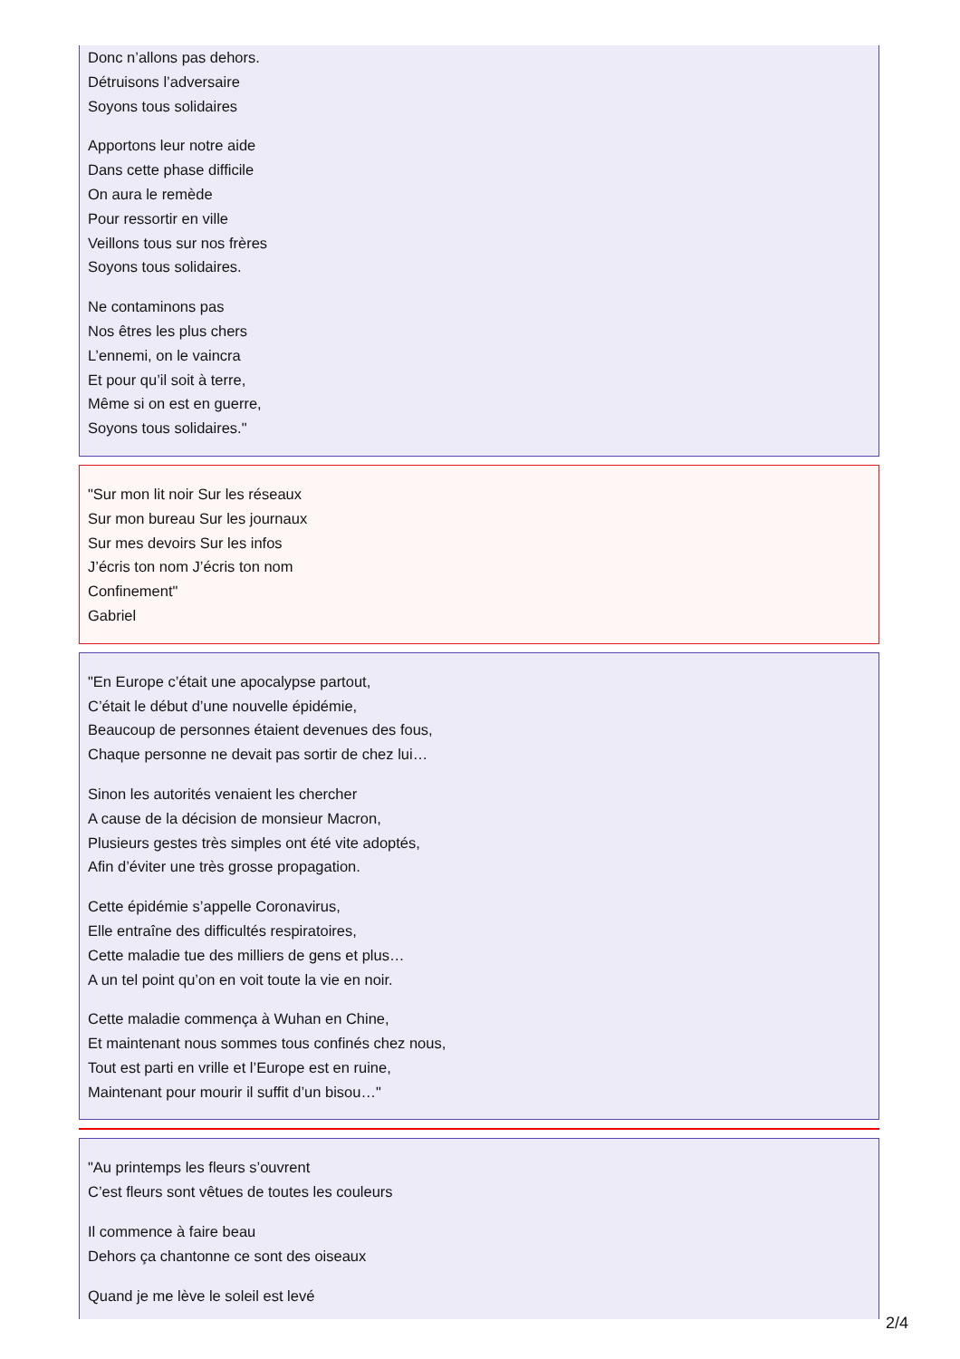Donc n’allons pas dehors.
Détruisons l’adversaire
Soyons tous solidaires
Apportons leur notre aide
Dans cette phase difficile
On aura le remède
Pour ressortir en ville
Veillons tous sur nos frères
Soyons tous solidaires.
Ne contaminons pas
Nos êtres les plus chers
L’ennemi, on le vaincra
Et pour qu’il soit à terre,
Même si on est en guerre,
Soyons tous solidaires."
"Sur mon lit noir Sur les réseaux
Sur mon bureau Sur les journaux
Sur mes devoirs Sur les infos
J’écris ton nom J’écris ton nom
Confinement"
Gabriel
"En Europe c’était une apocalypse partout,
C’était le début d’une nouvelle épidémie,
Beaucoup de personnes étaient devenues des fous,
Chaque personne ne devait pas sortir de chez lui…
Sinon les autorités venaient les chercher
A cause de la décision de monsieur Macron,
Plusieurs gestes très simples ont été vite adoptés,
Afin d’éviter une très grosse propagation.
Cette épidémie s’appelle Coronavirus,
Elle entraîne des difficultés respiratoires,
Cette maladie tue des milliers de gens et plus…
A un tel point qu’on en voit toute la vie en noir.
Cette maladie commença à Wuhan en Chine,
Et maintenant nous sommes tous confinés chez nous,
Tout est parti en vrille et l’Europe est en ruine,
Maintenant pour mourir il suffit d’un bisou…"
"Au printemps les fleurs s’ouvrent
C’est fleurs sont vêtues de toutes les couleurs
Il commence à faire beau
Dehors ça chantonne ce sont des oiseaux
Quand je me lève le soleil est levé
2/4